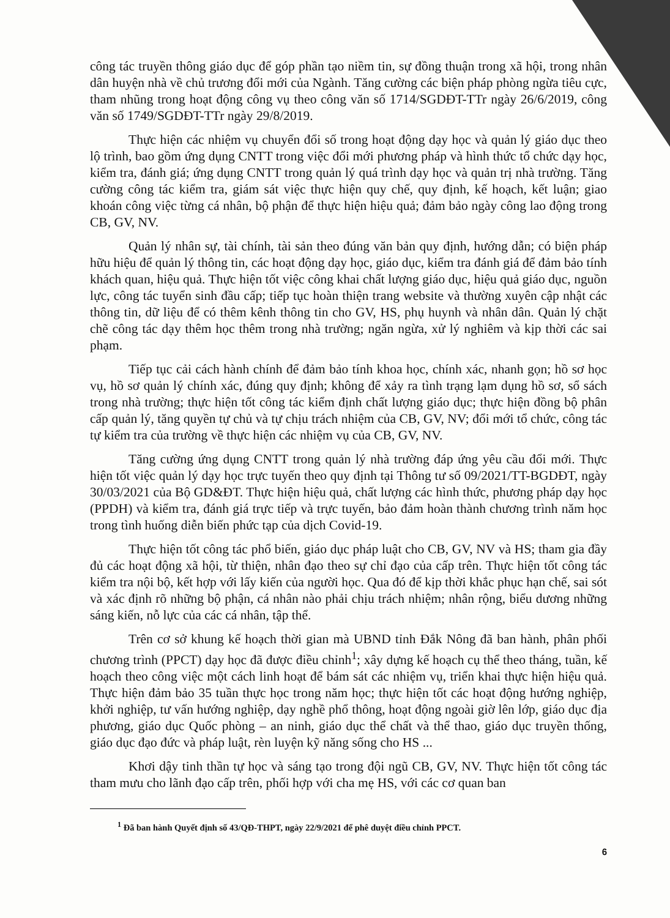công tác truyền thông giáo dục để góp phần tạo niềm tin, sự đồng thuận trong xã hội, trong nhân dân huyện nhà về chủ trương đổi mới của Ngành. Tăng cường các biện pháp phòng ngừa tiêu cực, tham nhũng trong hoạt động công vụ theo công văn số 1714/SGDĐT-TTr ngày 26/6/2019, công văn số 1749/SGDĐT-TTr ngày 29/8/2019.
Thực hiện các nhiệm vụ chuyển đổi số trong hoạt động dạy học và quản lý giáo dục theo lộ trình, bao gồm ứng dụng CNTT trong việc đổi mới phương pháp và hình thức tổ chức dạy học, kiểm tra, đánh giá; ứng dụng CNTT trong quản lý quá trình dạy học và quản trị nhà trường. Tăng cường công tác kiểm tra, giám sát việc thực hiện quy chế, quy định, kế hoạch, kết luận; giao khoán công việc từng cá nhân, bộ phận để thực hiện hiệu quả; đảm bảo ngày công lao động trong CB, GV, NV.
Quản lý nhân sự, tài chính, tài sản theo đúng văn bản quy định, hướng dẫn; có biện pháp hữu hiệu để quản lý thông tin, các hoạt động dạy học, giáo dục, kiểm tra đánh giá để đảm bảo tính khách quan, hiệu quả. Thực hiện tốt việc công khai chất lượng giáo dục, hiệu quả giáo dục, nguồn lực, công tác tuyển sinh đầu cấp; tiếp tục hoàn thiện trang website và thường xuyên cập nhật các thông tin, dữ liệu để có thêm kênh thông tin cho GV, HS, phụ huynh và nhân dân. Quản lý chặt chẽ công tác dạy thêm học thêm trong nhà trường; ngăn ngừa, xử lý nghiêm và kịp thời các sai phạm.
Tiếp tục cải cách hành chính để đảm bảo tính khoa học, chính xác, nhanh gọn; hồ sơ học vụ, hồ sơ quản lý chính xác, đúng quy định; không để xảy ra tình trạng lạm dụng hồ sơ, sổ sách trong nhà trường; thực hiện tốt công tác kiểm định chất lượng giáo dục; thực hiện đồng bộ phân cấp quản lý, tăng quyền tự chủ và tự chịu trách nhiệm của CB, GV, NV; đổi mới tổ chức, công tác tự kiểm tra của trường về thực hiện các nhiệm vụ của CB, GV, NV.
Tăng cường ứng dụng CNTT trong quản lý nhà trường đáp ứng yêu cầu đổi mới. Thực hiện tốt việc quản lý dạy học trực tuyến theo quy định tại Thông tư số 09/2021/TT-BGDĐT, ngày 30/03/2021 của Bộ GD&ĐT. Thực hiện hiệu quả, chất lượng các hình thức, phương pháp dạy học (PPDH) và kiểm tra, đánh giá trực tiếp và trực tuyến, bảo đảm hoàn thành chương trình năm học trong tình huống diễn biến phức tạp của dịch Covid-19.
Thực hiện tốt công tác phổ biến, giáo dục pháp luật cho CB, GV, NV và HS; tham gia đầy đủ các hoạt động xã hội, từ thiện, nhân đạo theo sự chỉ đạo của cấp trên. Thực hiện tốt công tác kiểm tra nội bộ, kết hợp với lấy kiến của người học. Qua đó để kịp thời khắc phục hạn chế, sai sót và xác định rõ những bộ phận, cá nhân nào phải chịu trách nhiệm; nhân rộng, biểu dương những sáng kiến, nỗ lực của các cá nhân, tập thể.
Trên cơ sở khung kế hoạch thời gian mà UBND tỉnh Đắk Nông đã ban hành, phân phối chương trình (PPCT) dạy học đã được điều chỉnh<sup>1</sup>; xây dựng kế hoạch cụ thể theo tháng, tuần, kế hoạch theo công việc một cách linh hoạt để bám sát các nhiệm vụ, triển khai thực hiện hiệu quả. Thực hiện đảm bảo 35 tuần thực học trong năm học; thực hiện tốt các hoạt động hướng nghiệp, khởi nghiệp, tư vấn hướng nghiệp, dạy nghề phổ thông, hoạt động ngoài giờ lên lớp, giáo dục địa phương, giáo dục Quốc phòng – an ninh, giáo dục thể chất và thể thao, giáo dục truyền thống, giáo dục đạo đức và pháp luật, rèn luyện kỹ năng sống cho HS ...
Khơi dậy tinh thần tự học và sáng tạo trong đội ngũ CB, GV, NV. Thực hiện tốt công tác tham mưu cho lãnh đạo cấp trên, phối hợp với cha mẹ HS, với các cơ quan ban
<sup>1</sup> Đã ban hành Quyết định số 43/QĐ-THPT, ngày 22/9/2021 để phê duyệt điều chỉnh PPCT.
6